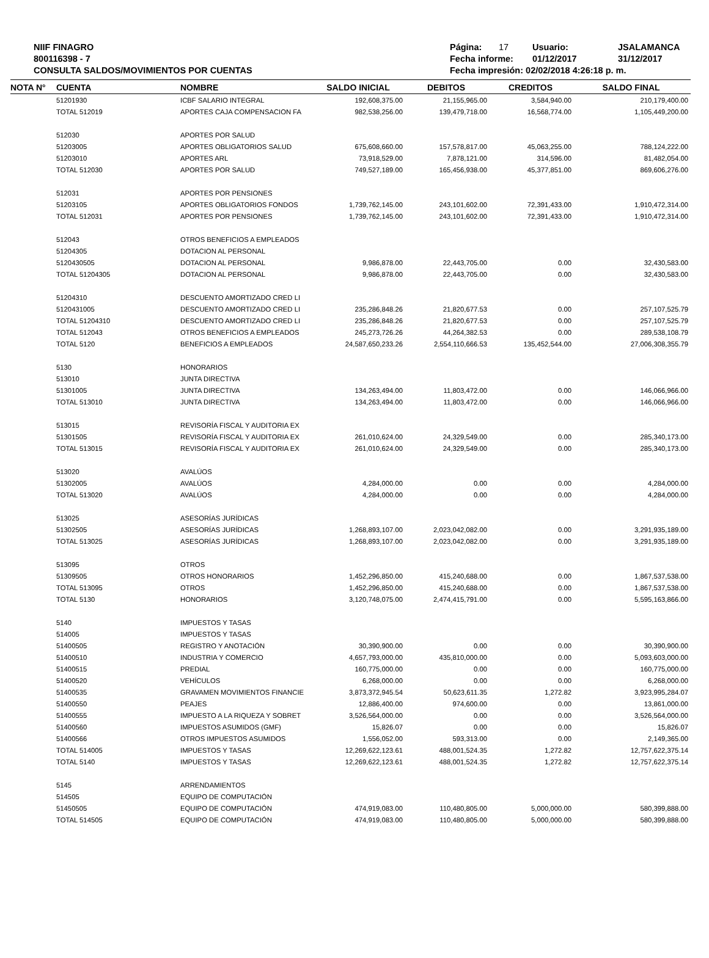NIIF FINAGRO
800116398 - 7
CONSULTA SALDOS/MOVIMIENTOS POR CUENTAS
Página: 17 Usuario: JSALAMANCA
Fecha informe: 01/12/2017 31/12/2017
Fecha impresión: 02/02/2018 4:26:18 p. m.
| NOTA N° | CUENTA | NOMBRE | SALDO INICIAL | DEBITOS | CREDITOS | SALDO FINAL |
| --- | --- | --- | --- | --- | --- | --- |
| | 51201930 | ICBF SALARIO INTEGRAL | 192,608,375.00 | 21,155,965.00 | 3,584,940.00 | 210,179,400.00 |
| | TOTAL 512019 | APORTES CAJA COMPENSACION FA | 982,538,256.00 | 139,479,718.00 | 16,568,774.00 | 1,105,449,200.00 |
| | 512030 | APORTES POR SALUD | | | | |
| | 51203005 | APORTES OBLIGATORIOS SALUD | 675,608,660.00 | 157,578,817.00 | 45,063,255.00 | 788,124,222.00 |
| | 51203010 | APORTES ARL | 73,918,529.00 | 7,878,121.00 | 314,596.00 | 81,482,054.00 |
| | TOTAL 512030 | APORTES POR SALUD | 749,527,189.00 | 165,456,938.00 | 45,377,851.00 | 869,606,276.00 |
| | 512031 | APORTES POR PENSIONES | | | | |
| | 51203105 | APORTES OBLIGATORIOS FONDOS | 1,739,762,145.00 | 243,101,602.00 | 72,391,433.00 | 1,910,472,314.00 |
| | TOTAL 512031 | APORTES POR PENSIONES | 1,739,762,145.00 | 243,101,602.00 | 72,391,433.00 | 1,910,472,314.00 |
| | 512043 | OTROS BENEFICIOS A EMPLEADOS | | | | |
| | 51204305 | DOTACION AL PERSONAL | | | | |
| | 5120430505 | DOTACION AL PERSONAL | 9,986,878.00 | 22,443,705.00 | 0.00 | 32,430,583.00 |
| | TOTAL 51204305 | DOTACION AL PERSONAL | 9,986,878.00 | 22,443,705.00 | 0.00 | 32,430,583.00 |
| | 51204310 | DESCUENTO AMORTIZADO CRED LI | | | | |
| | 5120431005 | DESCUENTO AMORTIZADO CRED LI | 235,286,848.26 | 21,820,677.53 | 0.00 | 257,107,525.79 |
| | TOTAL 51204310 | DESCUENTO AMORTIZADO CRED LI | 235,286,848.26 | 21,820,677.53 | 0.00 | 257,107,525.79 |
| | TOTAL 512043 | OTROS BENEFICIOS A EMPLEADOS | 245,273,726.26 | 44,264,382.53 | 0.00 | 289,538,108.79 |
| | TOTAL 5120 | BENEFICIOS A EMPLEADOS | 24,587,650,233.26 | 2,554,110,666.53 | 135,452,544.00 | 27,006,308,355.79 |
| | 5130 | HONORARIOS | | | | |
| | 513010 | JUNTA DIRECTIVA | | | | |
| | 51301005 | JUNTA DIRECTIVA | 134,263,494.00 | 11,803,472.00 | 0.00 | 146,066,966.00 |
| | TOTAL 513010 | JUNTA DIRECTIVA | 134,263,494.00 | 11,803,472.00 | 0.00 | 146,066,966.00 |
| | 513015 | REVISORÍA FISCAL Y AUDITORIA EX | | | | |
| | 51301505 | REVISORÍA FISCAL Y AUDITORIA EX | 261,010,624.00 | 24,329,549.00 | 0.00 | 285,340,173.00 |
| | TOTAL 513015 | REVISORÍA FISCAL Y AUDITORIA EX | 261,010,624.00 | 24,329,549.00 | 0.00 | 285,340,173.00 |
| | 513020 | AVALÚOS | | | | |
| | 51302005 | AVALÚOS | 4,284,000.00 | 0.00 | 0.00 | 4,284,000.00 |
| | TOTAL 513020 | AVALÚOS | 4,284,000.00 | 0.00 | 0.00 | 4,284,000.00 |
| | 513025 | ASESORÍAS JURÍDICAS | | | | |
| | 51302505 | ASESORÍAS JURÍDICAS | 1,268,893,107.00 | 2,023,042,082.00 | 0.00 | 3,291,935,189.00 |
| | TOTAL 513025 | ASESORÍAS JURÍDICAS | 1,268,893,107.00 | 2,023,042,082.00 | 0.00 | 3,291,935,189.00 |
| | 513095 | OTROS | | | | |
| | 51309505 | OTROS HONORARIOS | 1,452,296,850.00 | 415,240,688.00 | 0.00 | 1,867,537,538.00 |
| | TOTAL 513095 | OTROS | 1,452,296,850.00 | 415,240,688.00 | 0.00 | 1,867,537,538.00 |
| | TOTAL 5130 | HONORARIOS | 3,120,748,075.00 | 2,474,415,791.00 | 0.00 | 5,595,163,866.00 |
| | 5140 | IMPUESTOS Y TASAS | | | | |
| | 514005 | IMPUESTOS Y TASAS | | | | |
| | 51400505 | REGISTRO Y ANOTACIÓN | 30,390,900.00 | 0.00 | 0.00 | 30,390,900.00 |
| | 51400510 | INDUSTRIA Y COMERCIO | 4,657,793,000.00 | 435,810,000.00 | 0.00 | 5,093,603,000.00 |
| | 51400515 | PREDIAL | 160,775,000.00 | 0.00 | 0.00 | 160,775,000.00 |
| | 51400520 | VEHÍCULOS | 6,268,000.00 | 0.00 | 0.00 | 6,268,000.00 |
| | 51400535 | GRAVAMEN MOVIMIENTOS FINANCIE | 3,873,372,945.54 | 50,623,611.35 | 1,272.82 | 3,923,995,284.07 |
| | 51400550 | PEAJES | 12,886,400.00 | 974,600.00 | 0.00 | 13,861,000.00 |
| | 51400555 | IMPUESTO A LA RIQUEZA Y SOBRET | 3,526,564,000.00 | 0.00 | 0.00 | 3,526,564,000.00 |
| | 51400560 | IMPUESTOS ASUMIDOS (GMF) | 15,826.07 | 0.00 | 0.00 | 15,826.07 |
| | 51400566 | OTROS IMPUESTOS ASUMIDOS | 1,556,052.00 | 593,313.00 | 0.00 | 2,149,365.00 |
| | TOTAL 514005 | IMPUESTOS Y TASAS | 12,269,622,123.61 | 488,001,524.35 | 1,272.82 | 12,757,622,375.14 |
| | TOTAL 5140 | IMPUESTOS Y TASAS | 12,269,622,123.61 | 488,001,524.35 | 1,272.82 | 12,757,622,375.14 |
| | 5145 | ARRENDAMIENTOS | | | | |
| | 514505 | EQUIPO DE COMPUTACIÓN | | | | |
| | 51450505 | EQUIPO DE COMPUTACIÓN | 474,919,083.00 | 110,480,805.00 | 5,000,000.00 | 580,399,888.00 |
| | TOTAL 514505 | EQUIPO DE COMPUTACIÓN | 474,919,083.00 | 110,480,805.00 | 5,000,000.00 | 580,399,888.00 |